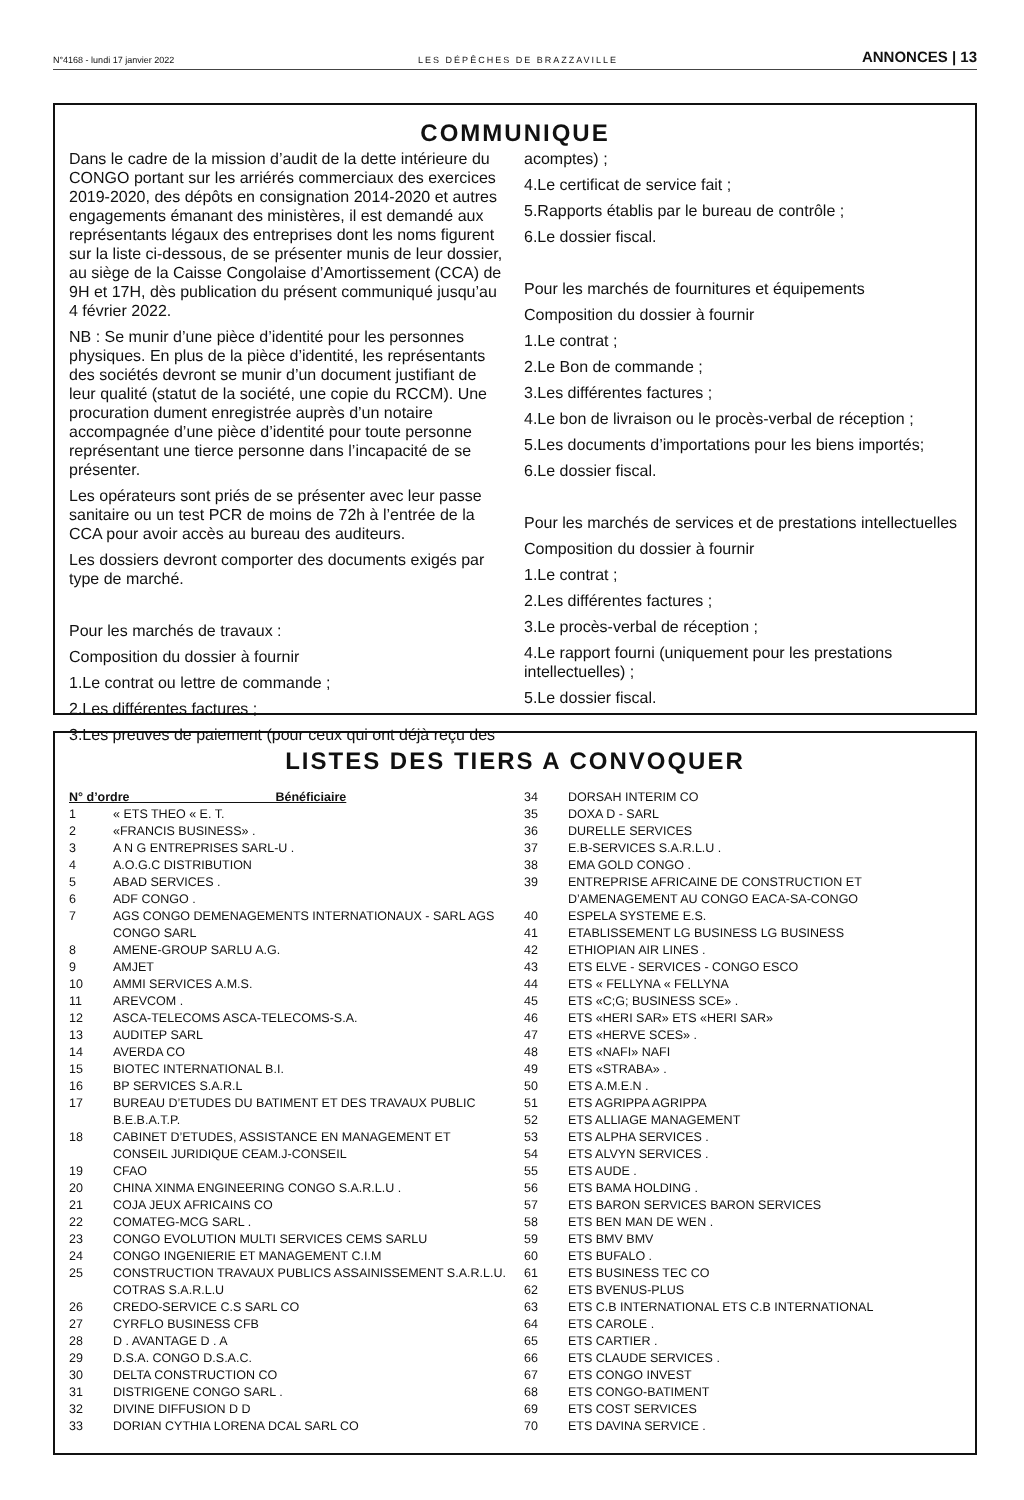N°4168 - lundi 17 janvier 2022 LES DÉPÊCHES DE BRAZZAVILLE ANNONCES | 13
COMMUNIQUE
Dans le cadre de la mission d’audit de la dette intérieure du CONGO portant sur les arriérés commerciaux des exercices 2019-2020, des dépôts en consignation 2014-2020 et autres engagements émanant des ministères, il est demandé aux représentants légaux des entreprises dont les noms figurent sur la liste ci-dessous, de se présenter munis de leur dossier, au siège de la Caisse Congolaise d’Amortissement (CCA) de 9H et 17H, dès publication du présent communiqué jusqu’au 4 février 2022.
NB : Se munir d’une pièce d’identité pour les personnes physiques. En plus de la pièce d’identité, les représentants des sociétés devront se munir d’un document justifiant de leur qualité (statut de la société, une copie du RCCM). Une procuration dument enregistrée auprès d’un notaire accompagnée d’une pièce d’identité pour toute personne représentant une tierce personne dans l’incapacité de se présenter.
Les opérateurs sont priés de se présenter avec leur passe sanitaire ou un test PCR de moins de 72h à l’entrée de la CCA pour avoir accès au bureau des auditeurs.
Les dossiers devront comporter des documents exigés par type de marché.
Pour les marchés de travaux :
Composition du dossier à fournir
1.Le contrat ou lettre de commande ;
2.Les différentes factures ;
3.Les preuves de paiement (pour ceux qui ont déjà reçu des
acomptes) ;
4.Le certificat de service fait ;
5.Rapports établis par le bureau de contrôle ;
6.Le dossier fiscal.
Pour les marchés de fournitures et équipements
Composition du dossier à fournir
1.Le contrat ;
2.Le Bon de commande ;
3.Les différentes factures ;
4.Le bon de livraison ou le procès-verbal de réception ;
5.Les documents d’importations pour les biens importés;
6.Le dossier fiscal.
Pour les marchés de services et de prestations intellectuelles
Composition du dossier à fournir
1.Le contrat ;
2.Les différentes factures ;
3.Le procès-verbal de réception ;
4.Le rapport fourni (uniquement pour les prestations intellectuelles) ;
5.Le dossier fiscal.
LISTES DES TIERS A CONVOQUER
| N° d’ordre Bénéficiaire | |
| --- | --- |
| 1 | « ETS THEO « E. T. |
| 2 | «FRANCIS BUSINESS» . |
| 3 | A N G ENTREPRISES SARL-U . |
| 4 | A.O.G.C DISTRIBUTION |
| 5 | ABAD SERVICES . |
| 6 | ADF CONGO . |
| 7 | AGS CONGO DEMENAGEMENTS INTERNATIONAUX - SARL AGS CONGO SARL |
| 8 | AMENE-GROUP SARLU A.G. |
| 9 | AMJET |
| 10 | AMMI SERVICES A.M.S. |
| 11 | AREVCOM . |
| 12 | ASCA-TELECOMS ASCA-TELECOMS-S.A. |
| 13 | AUDITEP SARL |
| 14 | AVERDA CO |
| 15 | BIOTEC INTERNATIONAL B.I. |
| 16 | BP SERVICES S.A.R.L |
| 17 | BUREAU D’ETUDES DU BATIMENT ET DES TRAVAUX PUBLIC B.E.B.A.T.P. |
| 18 | CABINET D’ETUDES, ASSISTANCE EN MANAGEMENT ET CONSEIL JURIDIQUE CEAM.J-CONSEIL |
| 19 | CFAO |
| 20 | CHINA XINMA ENGINEERING CONGO S.A.R.L.U . |
| 21 | COJA JEUX AFRICAINS CO |
| 22 | COMATEG-MCG SARL . |
| 23 | CONGO EVOLUTION MULTI SERVICES CEMS SARLU |
| 24 | CONGO INGENIERIE ET MANAGEMENT C.I.M |
| 25 | CONSTRUCTION TRAVAUX PUBLICS ASSAINISSEMENT S.A.R.L.U. COTRAS S.A.R.L.U |
| 26 | CREDO-SERVICE C.S SARL CO |
| 27 | CYRFLO BUSINESS CFB |
| 28 | D . AVANTAGE D . A |
| 29 | D.S.A. CONGO D.S.A.C. |
| 30 | DELTA CONSTRUCTION CO |
| 31 | DISTRIGENE CONGO SARL . |
| 32 | DIVINE DIFFUSION D D |
| 33 | DORIAN CYTHIA LORENA DCAL SARL CO |
| 34 | DORSAH INTERIM CO |
| 35 | DOXA D - SARL |
| 36 | DURELLE SERVICES |
| 37 | E.B-SERVICES S.A.R.L.U . |
| 38 | EMA GOLD CONGO . |
| 39 | ENTREPRISE AFRICAINE DE CONSTRUCTION ET D’AMENAGEMENT AU CONGO EACA-SA-CONGO |
| 40 | ESPELA SYSTEME E.S. |
| 41 | ETABLISSEMENT LG BUSINESS LG BUSINESS |
| 42 | ETHIOPIAN AIR LINES . |
| 43 | ETS ELVE - SERVICES - CONGO ESCO |
| 44 | ETS « FELLYNA « FELLYNA |
| 45 | ETS «C;G; BUSINESS SCE» . |
| 46 | ETS «HERI SAR» ETS «HERI SAR» |
| 47 | ETS «HERVE SCES» . |
| 48 | ETS «NAFI» NAFI |
| 49 | ETS «STRABA» . |
| 50 | ETS A.M.E.N . |
| 51 | ETS AGRIPPA AGRIPPA |
| 52 | ETS ALLIAGE MANAGEMENT |
| 53 | ETS ALPHA SERVICES . |
| 54 | ETS ALVYN SERVICES . |
| 55 | ETS AUDE . |
| 56 | ETS BAMA HOLDING . |
| 57 | ETS BARON SERVICES BARON SERVICES |
| 58 | ETS BEN MAN DE WEN . |
| 59 | ETS BMV BMV |
| 60 | ETS BUFALO . |
| 61 | ETS BUSINESS TEC CO |
| 62 | ETS BVENUS-PLUS |
| 63 | ETS C.B INTERNATIONAL ETS C.B INTERNATIONAL |
| 64 | ETS CAROLE . |
| 65 | ETS CARTIER . |
| 66 | ETS CLAUDE SERVICES . |
| 67 | ETS CONGO INVEST |
| 68 | ETS CONGO-BATIMENT |
| 69 | ETS COST SERVICES |
| 70 | ETS DAVINA SERVICE . |